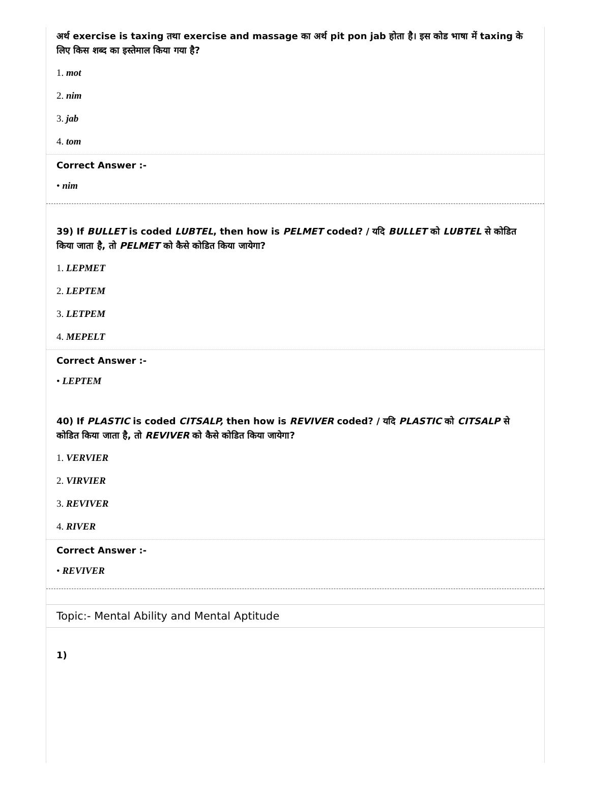अर्थ exercise is taxing तथा exercise and massage का अर्थ pit pon jab होता है। इस कोड भाषा में taxing के लिए किस शब्द का इस्तेमाल किया गया है?
1. mot
2. nim
3. jab
4. tom
Correct Answer :-
• nim
39) If BULLET is coded LUBTEL, then how is PELMET coded? / यदि BULLET को LUBTEL से कोडित किया जाता है, तो PELMET को कैसे कोडित किया जायेगा?
1. LEPMET
2. LEPTEM
3. LETPEM
4. MEPELT
Correct Answer :-
• LEPTEM
40) If PLASTIC is coded CITSALP, then how is REVIVER coded? / यदि PLASTIC को CITSALP से कोडित किया जाता है, तो REVIVER को कैसे कोडित किया जायेगा?
1. VERVIER
2. VIRVIER
3. REVIVER
4. RIVER
Correct Answer :-
• REVIVER
Topic:- Mental Ability and Mental Aptitude
1)